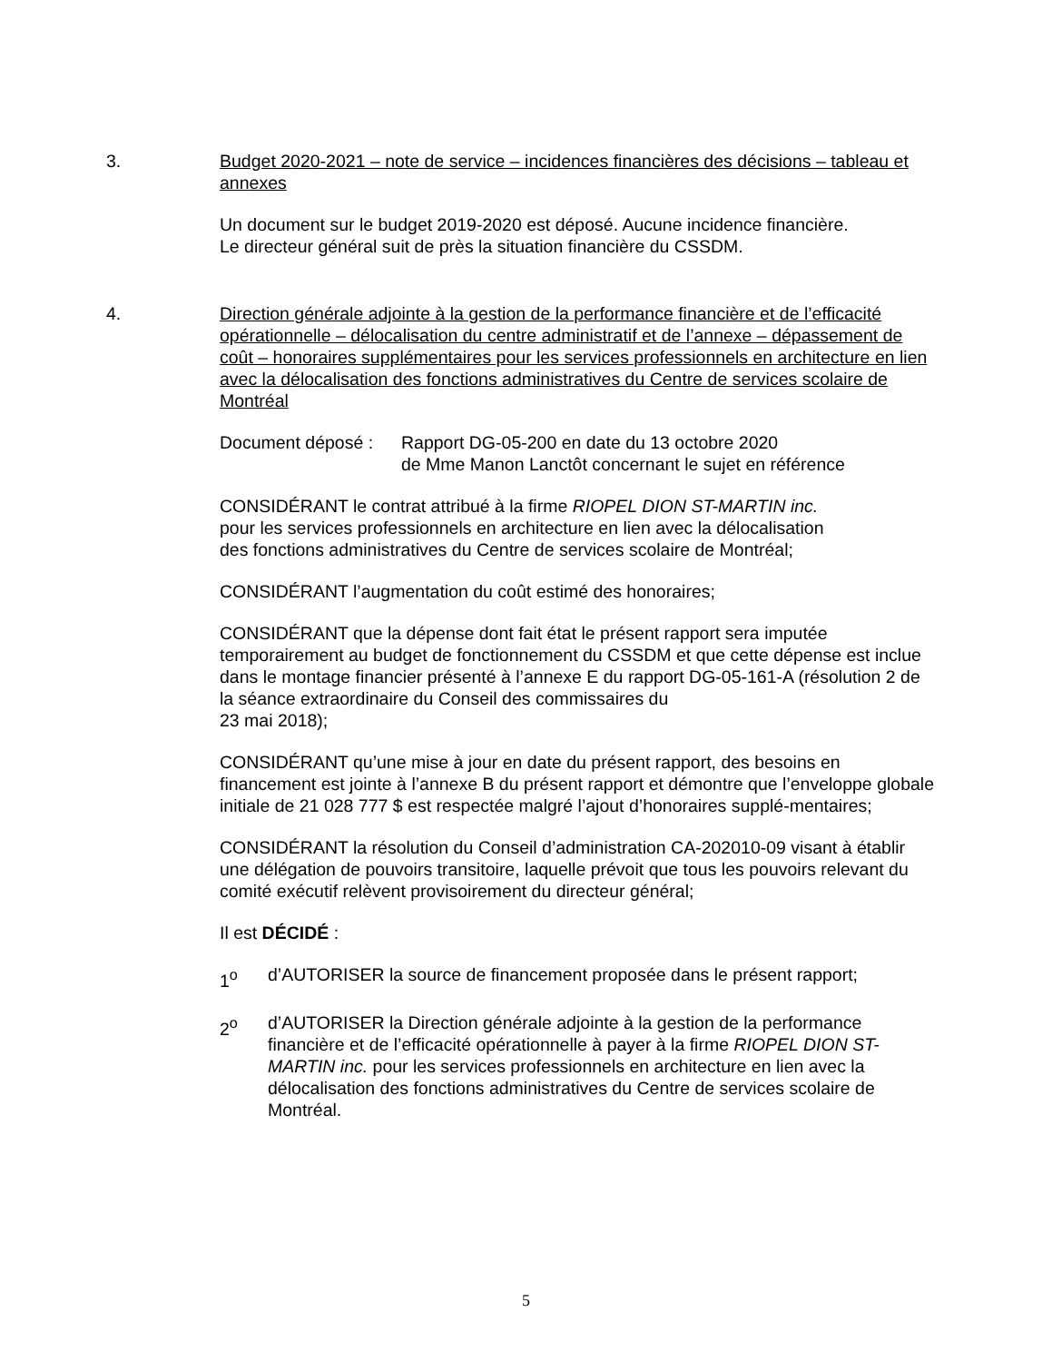3. Budget 2020-2021 – note de service – incidences financières des décisions – tableau et annexes
Un document sur le budget 2019-2020 est déposé. Aucune incidence financière.
Le directeur général suit de près la situation financière du CSSDM.
4. Direction générale adjointe à la gestion de la performance financière et de l’efficacité opérationnelle – délocalisation du centre administratif et de l’annexe – dépassement de coût – honoraires supplémentaires pour les services professionnels en architecture en lien avec la délocalisation des fonctions administratives du Centre de services scolaire de Montréal
Document déposé : Rapport DG-05-200 en date du 13 octobre 2020
de Mme Manon Lanctôt concernant le sujet en référence
CONSIDÉRANT le contrat attribué à la firme RIOPEL DION ST-MARTIN inc.
pour les services professionnels en architecture en lien avec la délocalisation
des fonctions administratives du Centre de services scolaire de Montréal;
CONSIDÉRANT l’augmentation du coût estimé des honoraires;
CONSIDÉRANT que la dépense dont fait état le présent rapport sera imputée temporairement au budget de fonctionnement du CSSDM et que cette dépense est inclue dans le montage financier présenté à l’annexe E du rapport DG-05-161-A (résolution 2 de la séance extraordinaire du Conseil des commissaires du
23 mai 2018);
CONSIDÉRANT qu’une mise à jour en date du présent rapport, des besoins en financement est jointe à l’annexe B du présent rapport et démontre que l’enveloppe globale initiale de 21 028 777 $ est respectée malgré l’ajout d’honoraires supplé-mentaires;
CONSIDÉRANT la résolution du Conseil d’administration CA-202010-09 visant à établir une délégation de pouvoirs transitoire, laquelle prévoit que tous les pouvoirs relevant du comité exécutif relèvent provisoirement du directeur général;
Il est DÉCIDÉ :
1<sup>o</sup> d’AUTORISER la source de financement proposée dans le présent rapport;
2<sup>o</sup> d’AUTORISER la Direction générale adjointe à la gestion de la performance financière et de l’efficacité opérationnelle à payer à la firme RIOPEL DION ST-MARTIN inc. pour les services professionnels en architecture en lien avec la délocalisation des fonctions administratives du Centre de services scolaire de Montréal.
5